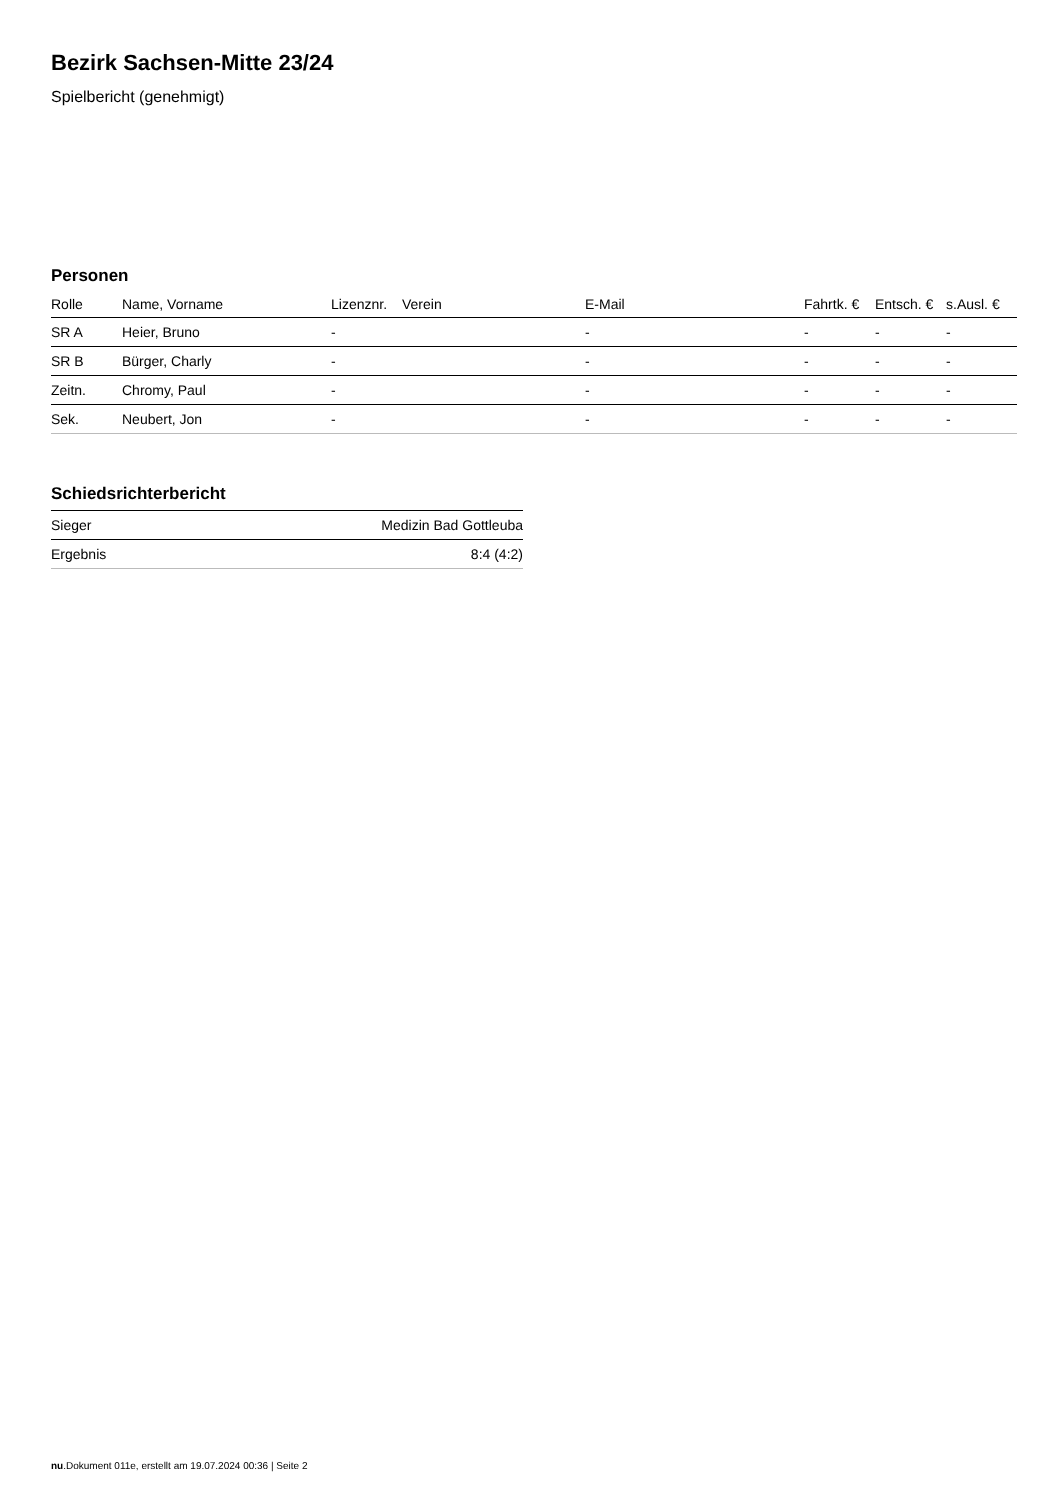Bezirk Sachsen-Mitte 23/24
Spielbericht (genehmigt)
Personen
| Rolle | Name, Vorname | Lizenznr. | Verein | E-Mail | Fahrtk. € | Entsch. € | s.Ausl. € |
| --- | --- | --- | --- | --- | --- | --- | --- |
| SR A | Heier, Bruno | - | | - | - | - | - |
| SR B | Bürger, Charly | - | | - | - | - | - |
| Zeitn. | Chromy, Paul | - | | - | - | - | - |
| Sek. | Neubert, Jon | - | | - | - | - | - |
Schiedsrichterbericht
| Sieger | Medizin Bad Gottleuba |
| Ergebnis | 8:4 (4:2) |
nu.Dokument 011e, erstellt am 19.07.2024 00:36 | Seite 2